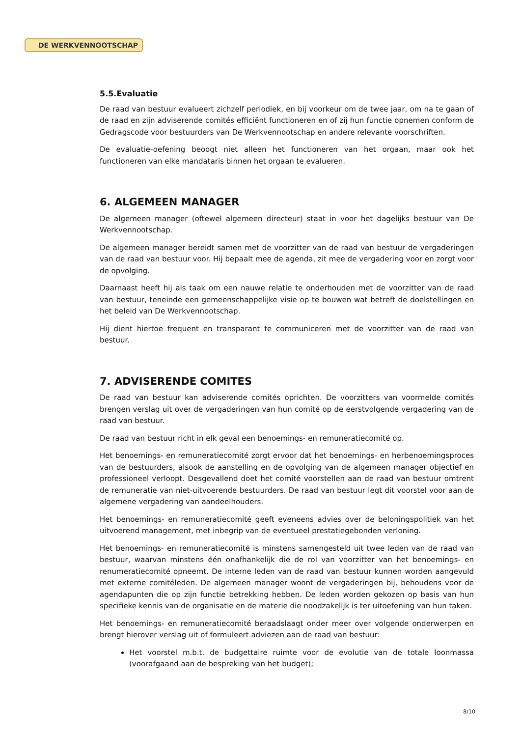DE WERKVENNOOTSCHAP
5.5.Evaluatie
De raad van bestuur evalueert zichzelf periodiek, en bij voorkeur om de twee jaar, om na te gaan of de raad en zijn adviserende comités efficiënt functioneren en of zij hun functie opnemen conform de Gedragscode voor bestuurders van De Werkvennootschap en andere relevante voorschriften.
De evaluatie-oefening beoogt niet alleen het functioneren van het orgaan, maar ook het functioneren van elke mandataris binnen het orgaan te evalueren.
6. ALGEMEEN MANAGER
De algemeen manager (oftewel algemeen directeur) staat in voor het dagelijks bestuur van De Werkvennootschap.
De algemeen manager bereidt samen met de voorzitter van de raad van bestuur de vergaderingen van de raad van bestuur voor. Hij bepaalt mee de agenda, zit mee de vergadering voor en zorgt voor de opvolging.
Daarnaast heeft hij als taak om een nauwe relatie te onderhouden met de voorzitter van de raad van bestuur, teneinde een gemeenschappelijke visie op te bouwen wat betreft de doelstellingen en het beleid van De Werkvennootschap.
Hij dient hiertoe frequent en transparant te communiceren met de voorzitter van de raad van bestuur.
7. ADVISERENDE COMITES
De raad van bestuur kan adviserende comités oprichten. De voorzitters van voormelde comités brengen verslag uit over de vergaderingen van hun comité op de eerstvolgende vergadering van de raad van bestuur.
De raad van bestuur richt in elk geval een benoemings- en remuneratiecomité op.
Het benoemings- en remuneratiecomité zorgt ervoor dat het benoemings- en herbenoemingsproces van de bestuurders, alsook de aanstelling en de opvolging van de algemeen manager objectief en professioneel verloopt. Desgevallend doet het comité voorstellen aan de raad van bestuur omtrent de remuneratie van niet-uitvoerende bestuurders. De raad van bestuur legt dit voorstel voor aan de algemene vergadering van aandeelhouders.
Het benoemings- en remuneratiecomité geeft eveneens advies over de beloningspolitiek van het uitvoerend management, met inbegrip van de eventueel prestatiegebonden verloning.
Het benoemings- en remuneratiecomité is minstens samengesteld uit twee leden van de raad van bestuur, waarvan minstens één onafhankelijk die de rol van voorzitter van het benoemings- en renumeratiecomité opneemt. De interne leden van de raad van bestuur kunnen worden aangevuld met externe comitéleden. De algemeen manager woont de vergaderingen bij, behoudens voor de agendapunten die op zijn functie betrekking hebben. De leden worden gekozen op basis van hun specifieke kennis van de organisatie en de materie die noodzakelijk is ter uitoefening van hun taken.
Het benoemings- en remuneratiecomité beraadslaagt onder meer over volgende onderwerpen en brengt hierover verslag uit of formuleert adviezen aan de raad van bestuur:
Het voorstel m.b.t. de budgettaire ruimte voor de evolutie van de totale loonmassa (voorafgaand aan de bespreking van het budget);
8/10